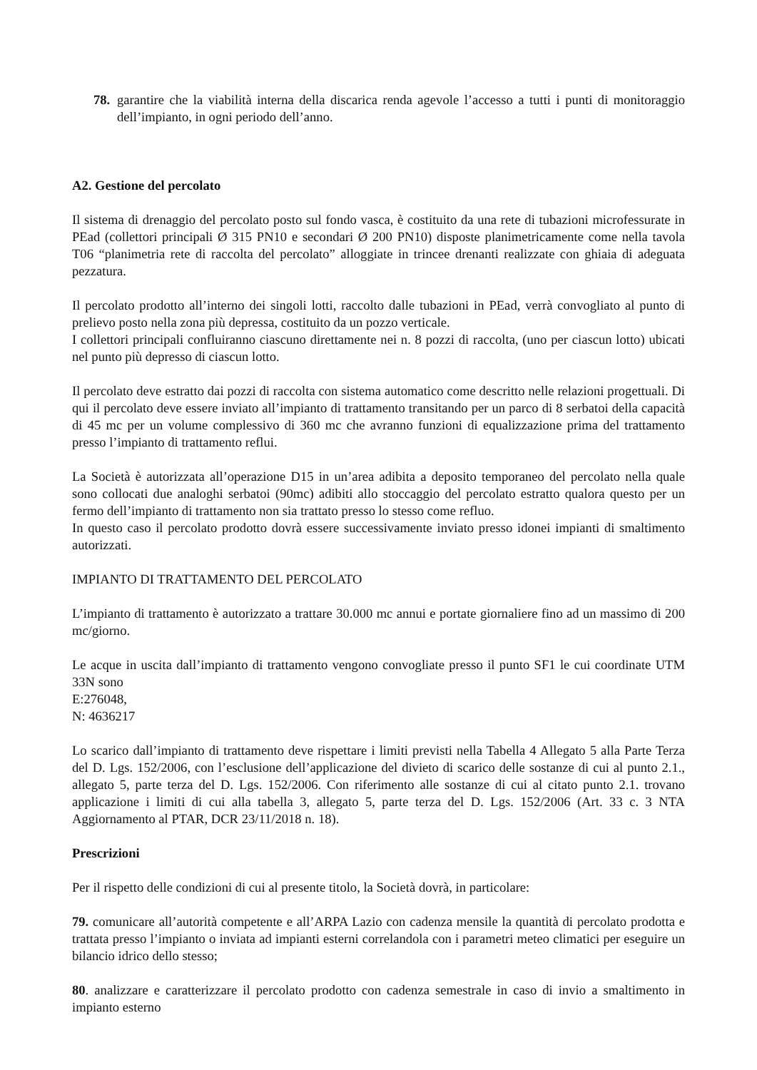78.
garantire che la viabilità interna della discarica renda agevole l’accesso a tutti i punti di monitoraggio dell’impianto, in ogni periodo dell’anno.
A2. Gestione del percolato
Il sistema di drenaggio del percolato posto sul fondo vasca, è costituito da una rete di tubazioni microfessurate in PEad (collettori principali Ø 315 PN10 e secondari Ø 200 PN10) disposte planimetricamente come nella tavola T06 “planimetria rete di raccolta del percolato” alloggiate in trincee drenanti realizzate con ghiaia di adeguata pezzatura.
Il percolato prodotto all’interno dei singoli lotti, raccolto dalle tubazioni in PEad, verrà convogliato al punto di prelievo posto nella zona più depressa, costituito da un pozzo verticale.
I collettori principali confluiranno ciascuno direttamente nei n. 8 pozzi di raccolta, (uno per ciascun lotto) ubicati nel punto più depresso di ciascun lotto.
Il percolato deve estratto dai pozzi di raccolta con sistema automatico come descritto nelle relazioni progettuali. Di qui il percolato deve essere inviato all’impianto di trattamento transitando per un parco di 8 serbatoi della capacità di 45 mc per un volume complessivo di 360 mc che avranno funzioni di equalizzazione prima del trattamento presso l’impianto di trattamento reflui.
La Società è autorizzata all’operazione D15 in un’area adibita a deposito temporaneo del percolato nella quale sono collocati due analoghi serbatoi (90mc) adibiti allo stoccaggio del percolato estratto qualora questo per un fermo dell’impianto di trattamento non sia trattato presso lo stesso come refluo.
In questo caso il percolato prodotto dovrà essere successivamente inviato presso idonei impianti di smaltimento autorizzati.
IMPIANTO DI TRATTAMENTO DEL PERCOLATO
L’impianto di trattamento è autorizzato a trattare 30.000 mc annui e portate giornaliere fino ad un massimo di 200 mc/giorno.
Le acque in uscita dall’impianto di trattamento vengono convogliate presso il punto SF1 le cui coordinate UTM 33N sono
E:276048,
N: 4636217
Lo scarico dall’impianto di trattamento deve rispettare i limiti previsti nella Tabella 4 Allegato 5 alla Parte Terza del D. Lgs. 152/2006, con l’esclusione dell’applicazione del divieto di scarico delle sostanze di cui al punto 2.1., allegato 5, parte terza del D. Lgs. 152/2006. Con riferimento alle sostanze di cui al citato punto 2.1. trovano applicazione i limiti di cui alla tabella 3, allegato 5, parte terza del D. Lgs. 152/2006 (Art. 33 c. 3 NTA Aggiornamento al PTAR, DCR 23/11/2018 n. 18).
Prescrizioni
Per il rispetto delle condizioni di cui al presente titolo, la Società dovrà, in particolare:
79. comunicare all’autorità competente e all’ARPA Lazio con cadenza mensile la quantità di percolato prodotta e trattata presso l’impianto o inviata ad impianti esterni correlandola con i parametri meteo climatici per eseguire un bilancio idrico dello stesso;
80. analizzare e caratterizzare il percolato prodotto con cadenza semestrale in caso di invio a smaltimento in impianto esterno